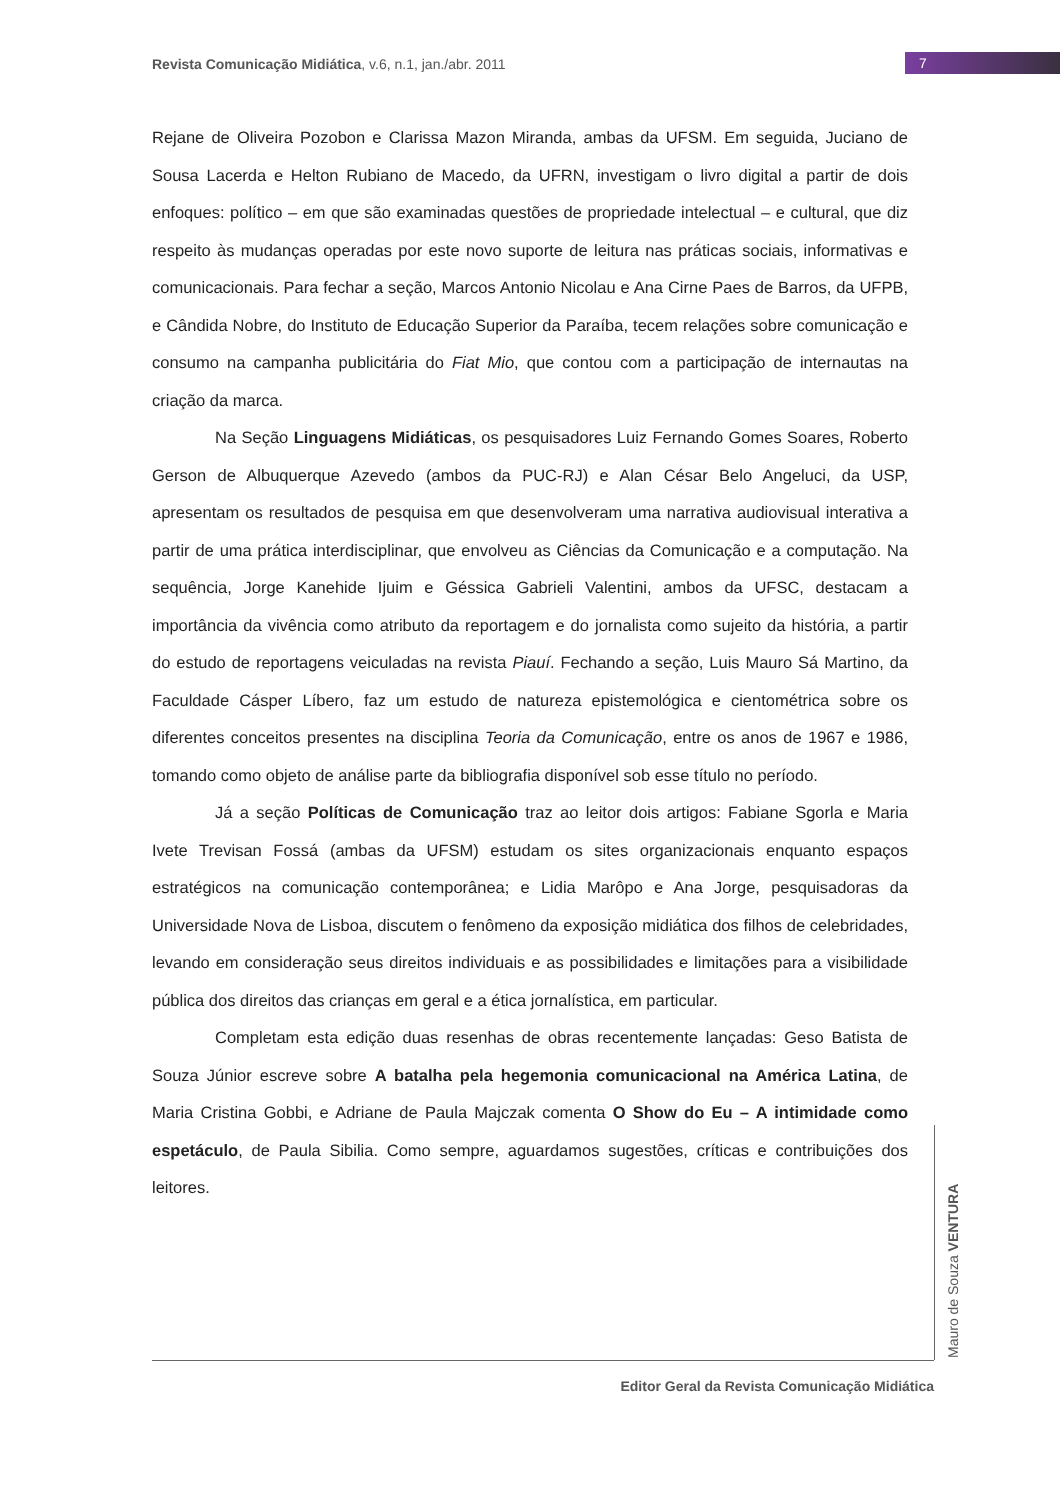Revista Comunicação Midiática, v.6, n.1, jan./abr. 2011
7
Rejane de Oliveira Pozobon e Clarissa Mazon Miranda, ambas da UFSM. Em seguida, Juciano de Sousa Lacerda e Helton Rubiano de Macedo, da UFRN, investigam o livro digital a partir de dois enfoques: político – em que são examinadas questões de propriedade intelectual – e cultural, que diz respeito às mudanças operadas por este novo suporte de leitura nas práticas sociais, informativas e comunicacionais. Para fechar a seção, Marcos Antonio Nicolau e Ana Cirne Paes de Barros, da UFPB, e Cândida Nobre, do Instituto de Educação Superior da Paraíba, tecem relações sobre comunicação e consumo na campanha publicitária do Fiat Mio, que contou com a participação de internautas na criação da marca.
Na Seção Linguagens Midiáticas, os pesquisadores Luiz Fernando Gomes Soares, Roberto Gerson de Albuquerque Azevedo (ambos da PUC-RJ) e Alan César Belo Angeluci, da USP, apresentam os resultados de pesquisa em que desenvolveram uma narrativa audiovisual interativa a partir de uma prática interdisciplinar, que envolveu as Ciências da Comunicação e a computação. Na sequência, Jorge Kanehide Ijuim e Géssica Gabrieli Valentini, ambos da UFSC, destacam a importância da vivência como atributo da reportagem e do jornalista como sujeito da história, a partir do estudo de reportagens veiculadas na revista Piauí. Fechando a seção, Luis Mauro Sá Martino, da Faculdade Cásper Líbero, faz um estudo de natureza epistemológica e cientométrica sobre os diferentes conceitos presentes na disciplina Teoria da Comunicação, entre os anos de 1967 e 1986, tomando como objeto de análise parte da bibliografia disponível sob esse título no período.
Já a seção Políticas de Comunicação traz ao leitor dois artigos: Fabiane Sgorla e Maria Ivete Trevisan Fossá (ambas da UFSM) estudam os sites organizacionais enquanto espaços estratégicos na comunicação contemporânea; e Lidia Marôpo e Ana Jorge, pesquisadoras da Universidade Nova de Lisboa, discutem o fenômeno da exposição midiática dos filhos de celebridades, levando em consideração seus direitos individuais e as possibilidades e limitações para a visibilidade pública dos direitos das crianças em geral e a ética jornalística, em particular.
Completam esta edição duas resenhas de obras recentemente lançadas: Geso Batista de Souza Júnior escreve sobre A batalha pela hegemonia comunicacional na América Latina, de Maria Cristina Gobbi, e Adriane de Paula Majczak comenta O Show do Eu – A intimidade como espetáculo, de Paula Sibilia. Como sempre, aguardamos sugestões, críticas e contribuições dos leitores.
Mauro de Souza VENTURA
Editor Geral da Revista Comunicação Midiática